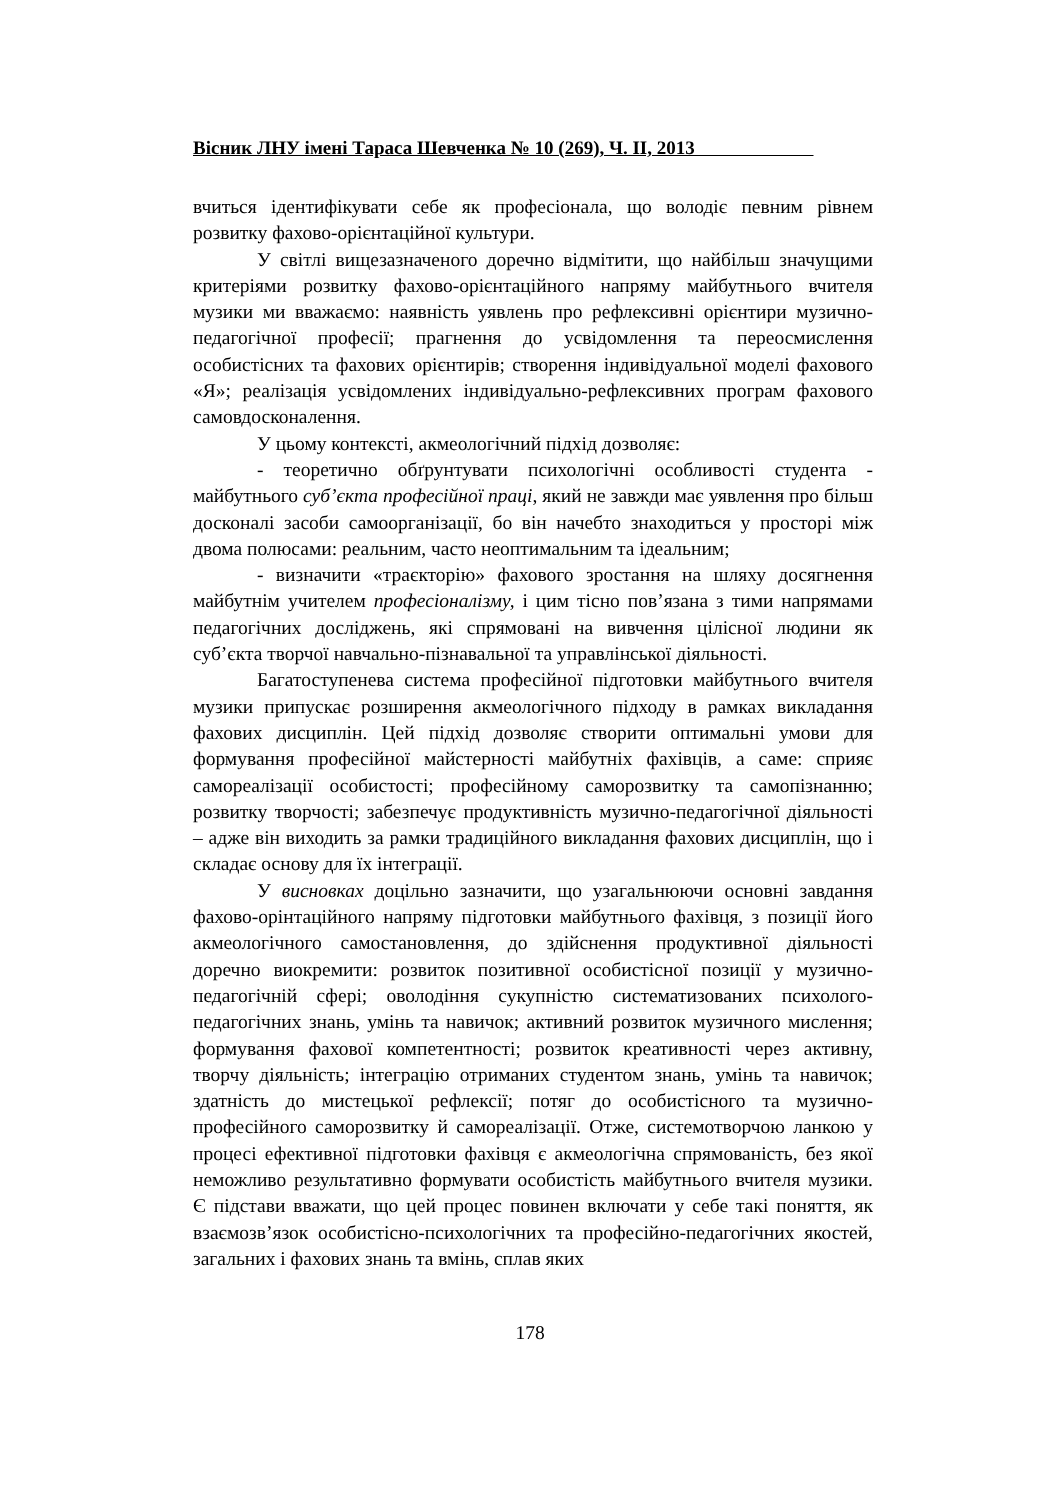Вісник ЛНУ імені Тараса Шевченка № 10 (269), Ч. ІІ, 2013
вчиться ідентифікувати себе як професіонала, що володіє певним рівнем розвитку фахово-орієнтаційної культури.
У світлі вищезазначеного доречно відмітити, що найбільш значущими критеріями розвитку фахово-орієнтаційного напряму майбутнього вчителя музики ми вважаємо: наявність уявлень про рефлексивні орієнтири музично-педагогічної професії; прагнення до усвідомлення та переосмислення особистісних та фахових орієнтирів; створення індивідуальної моделі фахового «Я»; реалізація усвідомлених індивідуально-рефлексивних програм фахового самовдосконалення.
У цьому контексті, акмеологічний підхід дозволяє:
- теоретично обґрунтувати психологічні особливості студента - майбутнього суб’єкта професійної праці, який не завжди має уявлення про більш досконалі засоби самоорганізації, бо він начебто знаходиться у просторі між двома полюсами: реальним, часто неоптимальним та ідеальним;
- визначити «траєкторію» фахового зростання на шляху досягнення майбутнім учителем професіоналізму, і цим тісно пов’язана з тими напрямами педагогічних досліджень, які спрямовані на вивчення цілісної людини як суб’єкта творчої навчально-пізнавальної та управлінської діяльності.
Багатоступенева система професійної підготовки майбутнього вчителя музики припускає розширення акмеологічного підходу в рамках викладання фахових дисциплін. Цей підхід дозволяє створити оптимальні умови для формування професійної майстерності майбутніх фахівців, а саме: сприяє самореалізації особистості; професійному саморозвитку та самопізнанню; розвитку творчості; забезпечує продуктивність музично-педагогічної діяльності – адже він виходить за рамки традиційного викладання фахових дисциплін, що і складає основу для їх інтеграції.
У висновках доцільно зазначити, що узагальнюючи основні завдання фахово-орінтаційного напряму підготовки майбутнього фахівця, з позиції його акмеологічного самостановлення, до здійснення продуктивної діяльності доречно виокремити: розвиток позитивної особистісної позиції у музично-педагогічній сфері; оволодіння сукупністю систематизованих психолого-педагогічних знань, умінь та навичок; активний розвиток музичного мислення; формування фахової компетентності; розвиток креативності через активну, творчу діяльність; інтеграцію отриманих студентом знань, умінь та навичок; здатність до мистецької рефлексії; потяг до особистісного та музично-професійного саморозвитку й самореалізації. Отже, системотворчою ланкою у процесі ефективної підготовки фахівця є акмеологічна спрямованість, без якої неможливо результативно формувати особистість майбутнього вчителя музики. Є підстави вважати, що цей процес повинен включати у себе такі поняття, як взаємозв’язок особистісно-психологічних та професійно-педагогічних якостей, загальних і фахових знань та вмінь, сплав яких
178